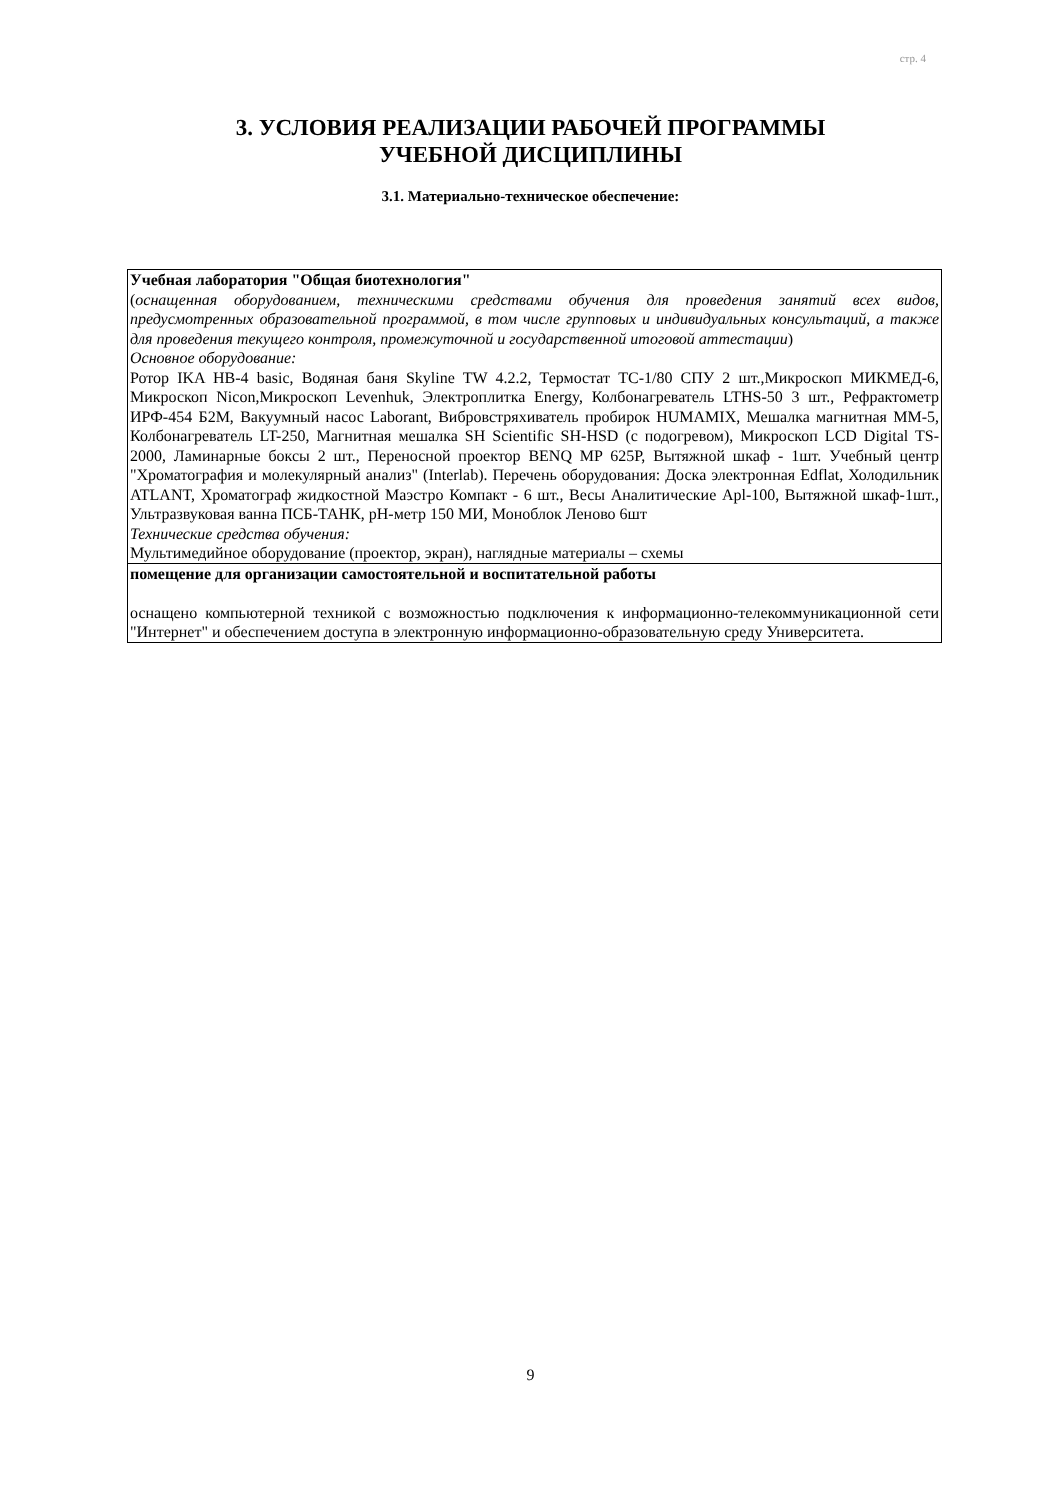стр. 4
3. УСЛОВИЯ РЕАЛИЗАЦИИ РАБОЧЕЙ ПРОГРАММЫ
УЧЕБНОЙ ДИСЦИПЛИНЫ
3.1. Материально-техническое обеспечение:
| Учебная лаборатория "Общая биотехнология" ( оснащенная оборудованием, техническими средствами обучения для проведения занятий всех видов, предусмотренных образовательной программой, в том числе групповых и индивидуальных консультаций, а также для проведения текущего контроля, промежуточной и государственной итоговой аттестации ) Основное оборудование: Ротор IKA HB-4 basic, Водяная баня Skyline TW 4.2.2, Термостат ТС-1/80 СПУ 2 шт.,Микроскоп МИКМЕД-6, Микроскоп Nicon,Микроскоп Levenhuk, Электроплитка Energy, Колбонагреватель LTHS-50 3 шт., Рефрактометр ИРФ-454 Б2М, Вакуумный насос Laborant, Вибровстряхиватель пробирок HUMAMIX, Мешалка магнитная ММ-5, Колбонагреватель LT-250, Магнитная мешалка SH Scientific SH-HSD (с подогревом), Микроскоп LCD Digital TS-2000, Ламинарные боксы 2 шт., Переносной проектор BENQ MP 625P, Вытяжной шкаф - 1шт. Учебный центр "Хроматография и молекулярный анализ" (Interlab). Перечень оборудования: Доска электронная Edflat, Холодильник ATLANT, Хроматограф жидкостной Маэстро Компакт - 6 шт., Весы Аналитические Apl-100, Вытяжной шкаф-1шт., Ультразвуковая ванна ПСБ-ТАНК, рН-метр 150 МИ, Моноблок Леново 6шт Технические средства обучения: Мультимедийное оборудование (проектор, экран), наглядные материалы – схемы |
| помещение для организации самостоятельной и воспитательной работы оснащено компьютерной техникой с возможностью подключения к информационно-телекоммуникационной сети "Интернет" и обеспечением доступа в электронную информационно-образовательную среду Университета. |
9